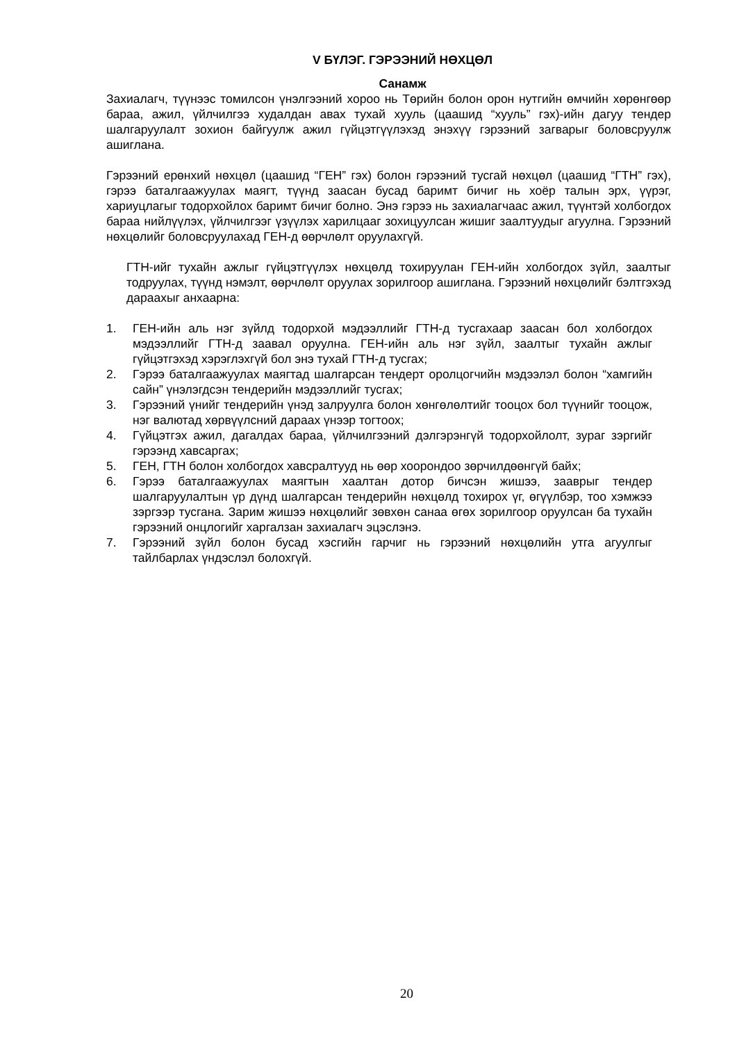V БҮЛЭГ. ГЭРЭЭНИЙ НӨХЦӨЛ
Санамж
Захиалагч, түүнээс томилсон үнэлгээний хороо нь Төрийн болон орон нутгийн өмчийн хөрөнгөөр бараа, ажил, үйлчилгээ худалдан авах тухай хууль (цаашид “хууль” гэх)-ийн дагуу тендер шалгаруулалт зохион байгуулж ажил гүйцэтгүүлэхэд энэхүү гэрээний загварыг боловсруулж ашиглана.
Гэрээний ерөнхий нөхцөл (цаашид “ГЕН” гэх) болон гэрээний тусгай нөхцөл (цаашид “ГТН” гэх), гэрээ баталгаажуулах маягт, түүнд заасан бусад баримт бичиг нь хоёр талын эрх, үүрэг, хариуцлагыг тодорхойлох баримт бичиг болно. Энэ гэрээ нь захиалагчаас ажил, түүнтэй холбогдох бараа нийлүүлэх, үйлчилгээг үзүүлэх харилцааг зохицуулсан жишиг заалтуудыг агуулна. Гэрээний нөхцөлийг боловсруулахад ГЕН-д өөрчлөлт оруулахгүй.
ГТН-ийг тухайн ажлыг гүйцэтгүүлэх нөхцөлд тохируулан ГЕН-ийн холбогдох зүйл, заалтыг тодруулах, түүнд нэмэлт, өөрчлөлт оруулах зорилгоор ашиглана. Гэрээний нөхцөлийг бэлтгэхэд дараахыг анхаарна:
1. ГЕН-ийн аль нэг зүйлд тодорхой мэдээллийг ГТН-д тусгахаар заасан бол холбогдох мэдээллийг ГТН-д заавал оруулна. ГЕН-ийн аль нэг зүйл, заалтыг тухайн ажлыг гүйцэтгэхэд хэрэглэхгүй бол энэ тухай ГТН-д тусгах;
2. Гэрээ баталгаажуулах маягтад шалгарсан тендерт оролцогчийн мэдээлэл болон “хамгийн сайн” үнэлэгдсэн тендерийн мэдээллийг тусгах;
3. Гэрээний үнийг тендерийн үнэд залруулга болон хөнгөлөлтийг тооцох бол түүнийг тооцож, нэг валютад хөрвүүлсний дараах үнээр тогтоох;
4. Гүйцэтгэх ажил, дагалдах бараа, үйлчилгээний дэлгэрэнгүй тодорхойлолт, зураг зэргийг гэрээнд хавсаргах;
5. ГЕН, ГТН болон холбогдох хавсралтууд нь өөр хоорондоо зөрчилдөөнгүй байх;
6. Гэрээ баталгаажуулах маягтын хаалтан дотор бичсэн жишээ, зааврыг тендер шалгаруулалтын үр дүнд шалгарсан тендерийн нөхцөлд тохирох үг, өгүүлбэр, тоо хэмжээ зэргээр тусгана. Зарим жишээ нөхцөлийг зөвхөн санаа өгөх зорилгоор оруулсан ба тухайн гэрээний онцлогийг харгалзан захиалагч эцэслэнэ.
7. Гэрээний зүйл болон бусад хэсгийн гарчиг нь гэрээний нөхцөлийн утга агуулгыг тайлбарлах үндэслэл болохгүй.
20